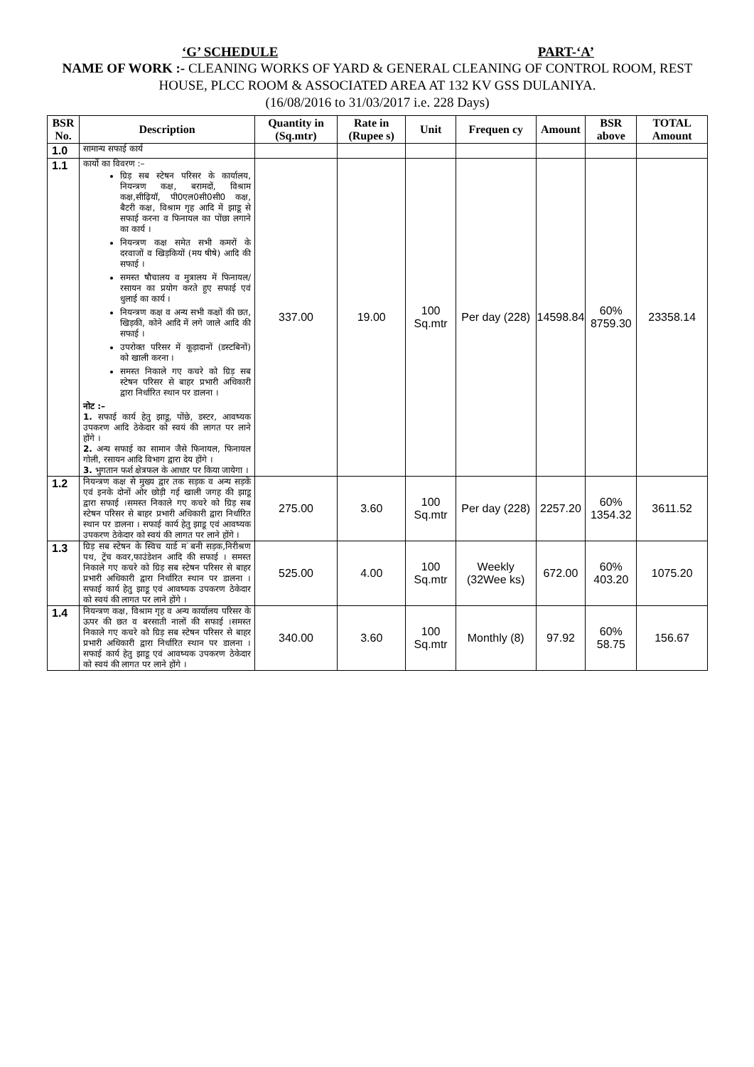‘G’ SCHEDULE PART-‘A’
NAME OF WORK :- CLEANING WORKS OF YARD & GENERAL CLEANING OF CONTROL ROOM, REST HOUSE, PLCC ROOM & ASSOCIATED AREA AT 132 KV GSS DULANIYA.
(16/08/2016 to 31/03/2017 i.e. 228 Days)
| BSR No. | Description | Quantity in (Sq.mtr) | Rate in (Rupee s) | Unit | Frequen cy | Amount | BSR above | TOTAL Amount |
| --- | --- | --- | --- | --- | --- | --- | --- | --- |
| 1.0 | सामान्य सफाई कार्य | | | | | | | |
| 1.1 | कार्यो का विवरण :– ग्रिड़ सब स्टेषन परिसर के कार्यालय, नियन्त्रण कक्ष, बरामदों, विश्राम कक्ष,सीढ़ियॉ, पी0एल0सी0सी0 कक्ष, बैटरी कक्ष, विश्राम गृह आदि में झाडू से सफाई करना व फिनायल का पोंछा लगाने का कार्य । नियन्त्रण कक्ष समेत सभी कमरों के दरवाजों व खिड़कियों (मय षीषे) आदि की सफाई । समस्त षौचालय व मुत्रालय में फिनायल/रसायन का प्रयोग करते हुए सफाई एवं धुलाई का कार्य । नियन्त्रण कक्ष व अन्य सभी कक्षों की छत, खिड़की, कोने आदि में लगे जाले आदि की सफाई । उपरोक्त परिसर में कूड़ादानों (डस्टबिनों) को खाली करना । समस्त निकाले गए कचरे को ग्रिड़ सब स्टेषन परिसर से बाहर प्रभारी अधिकारी द्वारा निर्धारित स्थान पर डालना । नोट :– 1. सफाई कार्य हेतु झाडू, पोंछे, डस्टर, आवष्यक उपकरण आदि ठेकेदार को स्वयं की लागत पर लाने होंगे । 2. अन्य सफाई का सामान जैसे फिनायल, फिनायल गोली, रसायन आदि विभाग द्वारा देय होंगे । 3. भुगतान फर्श क्षेत्रफल के आधार पर किया जायेगा । | 337.00 | 19.00 | 100 Sq.mtr | Per day (228) | 14598.84 | 60% 8759.30 | 23358.14 |
| 1.2 | नियन्त्रण कक्ष से मुख्य द्वार तक सड़क व अन्य सड़कें एवं इनके दोनों ओर छोड़ी गई खाली जगह की झाडू द्वारा सफाई ।समस्त निकाले गए कचरे को ग्रिड़ सब स्टेषन परिसर से बाहर प्रभारी अधिकारी द्वारा निर्धारित स्थान पर डालना । सफाई कार्य हेतु झाडू एवं आवष्यक उपकरण ठेकेदार को स्वयं की लागत पर लाने होंगे । | 275.00 | 3.60 | 100 Sq.mtr | Per day (228) | 2257.20 | 60% 1354.32 | 3611.52 |
| 1.3 | ग्रिड़ सब स्टेषन के स्विच यार्ड म`बनी सड़क,निरीश्रण पथ, ट्रेंच कवर,फाउंडेशन आदि की सफाई । समस्त निकाले गए कचरे को ग्रिड़ सब स्टेषन परिसर से बाहर प्रभारी अधिकारी द्वारा निर्धारित स्थान पर डालना । सफाई कार्य हेतु झाडू एवं आवष्यक उपकरण ठेकेदार को स्वयं की लागत पर लाने होंगे । | 525.00 | 4.00 | 100 Sq.mtr | Weekly (32Wee ks) | 672.00 | 60% 403.20 | 1075.20 |
| 1.4 | नियन्त्रण कक्ष, विश्राम गृह व अन्य कार्यालय परिसर के ऊपर की छत व बरसाती नालों की सफाई ।समस्त निकाले गए कचरे को ग्रिड़ सब स्टेषन परिसर से बाहर प्रभारी अधिकारी द्वारा निर्धारित स्थान पर डालना । सफाई कार्य हेतु झाडू एवं आवष्यक उपकरण ठेकेदार को स्वयं की लागत पर लाने होंगे । | 340.00 | 3.60 | 100 Sq.mtr | Monthly (8) | 97.92 | 60% 58.75 | 156.67 |